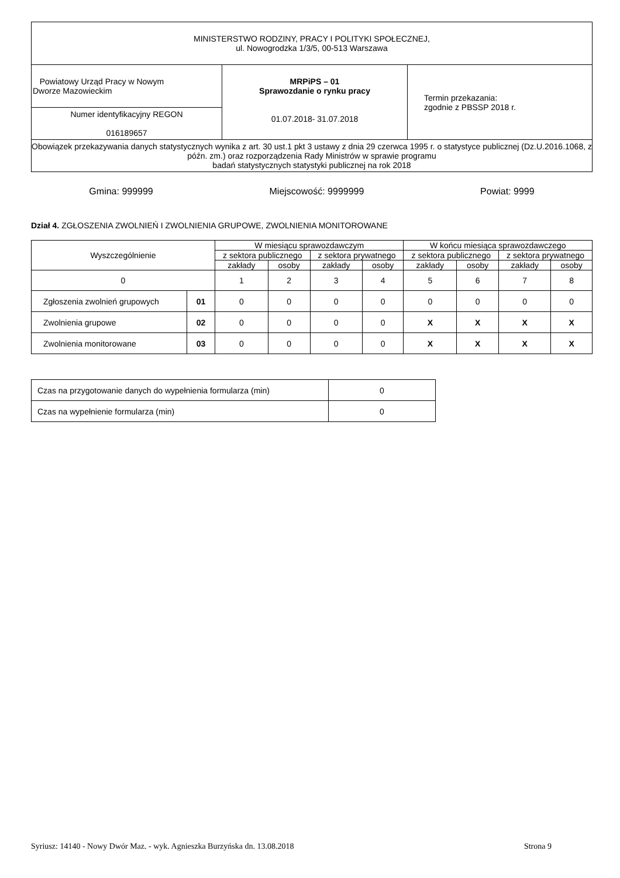| MINISTERSTWO RODZINY, PRACY I POLITYKI SPOŁECZNEJ, ul. Nowogrodzka 1/3/5, 00-513 Warszawa | | |
| Powiatowy Urząd Pracy w Nowym Dworze Mazowieckim | MRPiPS – 01 Sprawozdanie o rynku pracy 01.07.2018- 31.07.2018 | Termin przekazania: zgodnie z PBSSP 2018 r. |
| Numer identyfikacyjny REGON 016189657 | | |
| Obowiązek przekazywania danych statystycznych wynika z art. 30 ust.1 pkt 3 ustawy z dnia 29 czerwca 1995 r. o statystyce publicznej (Dz.U.2016.1068, z późn. zm.) oraz rozporządzenia Rady Ministrów w sprawie programu badań statystycznych statystyki publicznej na rok 2018 | | |
Gmina: 999999 Miejscowość: 9999999 Powiat: 9999
Dział 4. ZGŁOSZENIA ZWOLNIEŃ I ZWOLNIENIA GRUPOWE, ZWOLNIENIA MONITOROWANE
| Wyszczególnienie | | W miesiącu sprawozdawczym | | | | W końcu miesiąca sprawozdawczego | | | |
| --- | --- | --- | --- | --- | --- | --- | --- | --- | --- |
| | | z sektora publicznego | | z sektora prywatnego | | z sektora publicznego | | z sektora prywatnego | |
| | | zakłady | osoby | zakłady | osoby | zakłady | osoby | zakłady | osoby |
| 0 | | 1 | 2 | 3 | 4 | 5 | 6 | 7 | 8 |
| Zgłoszenia zwolnień grupowych | 01 | 0 | 0 | 0 | 0 | 0 | 0 | 0 | 0 |
| Zwolnienia grupowe | 02 | 0 | 0 | 0 | 0 | X | X | X | X |
| Zwolnienia monitorowane | 03 | 0 | 0 | 0 | 0 | X | X | X | X |
| Czas na przygotowanie danych do wypełnienia formularza (min) | 0 |
| Czas na wypełnienie formularza (min) | 0 |
Syriusz: 14140 - Nowy Dwór Maz. - wyk. Agnieszka Burzyńska dn. 13.08.2018 Strona 9